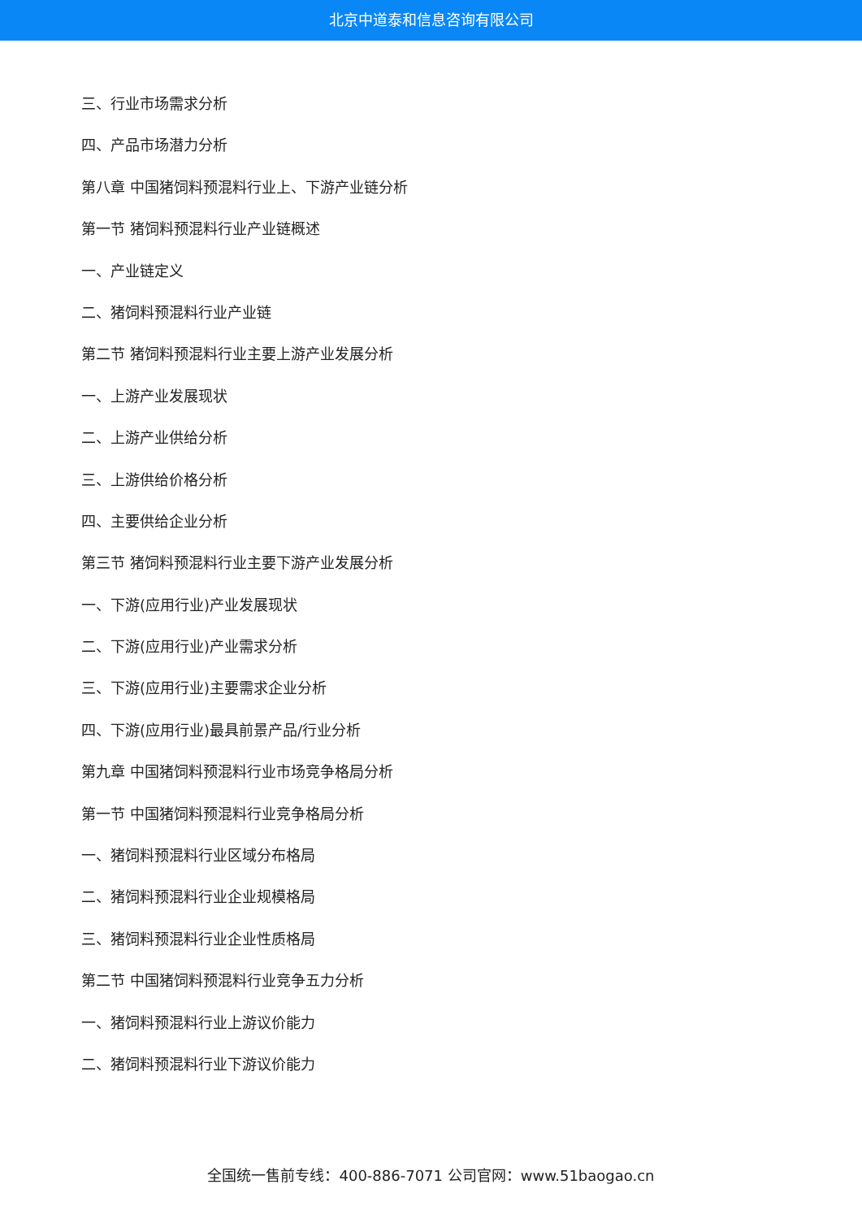北京中道泰和信息咨询有限公司
三、行业市场需求分析
四、产品市场潜力分析
第八章 中国猪饲料预混料行业上、下游产业链分析
第一节 猪饲料预混料行业产业链概述
一、产业链定义
二、猪饲料预混料行业产业链
第二节 猪饲料预混料行业主要上游产业发展分析
一、上游产业发展现状
二、上游产业供给分析
三、上游供给价格分析
四、主要供给企业分析
第三节 猪饲料预混料行业主要下游产业发展分析
一、下游(应用行业)产业发展现状
二、下游(应用行业)产业需求分析
三、下游(应用行业)主要需求企业分析
四、下游(应用行业)最具前景产品/行业分析
第九章 中国猪饲料预混料行业市场竞争格局分析
第一节 中国猪饲料预混料行业竞争格局分析
一、猪饲料预混料行业区域分布格局
二、猪饲料预混料行业企业规模格局
三、猪饲料预混料行业企业性质格局
第二节 中国猪饲料预混料行业竞争五力分析
一、猪饲料预混料行业上游议价能力
二、猪饲料预混料行业下游议价能力
全国统一售前专线：400-886-7071 公司官网：www.51baogao.cn